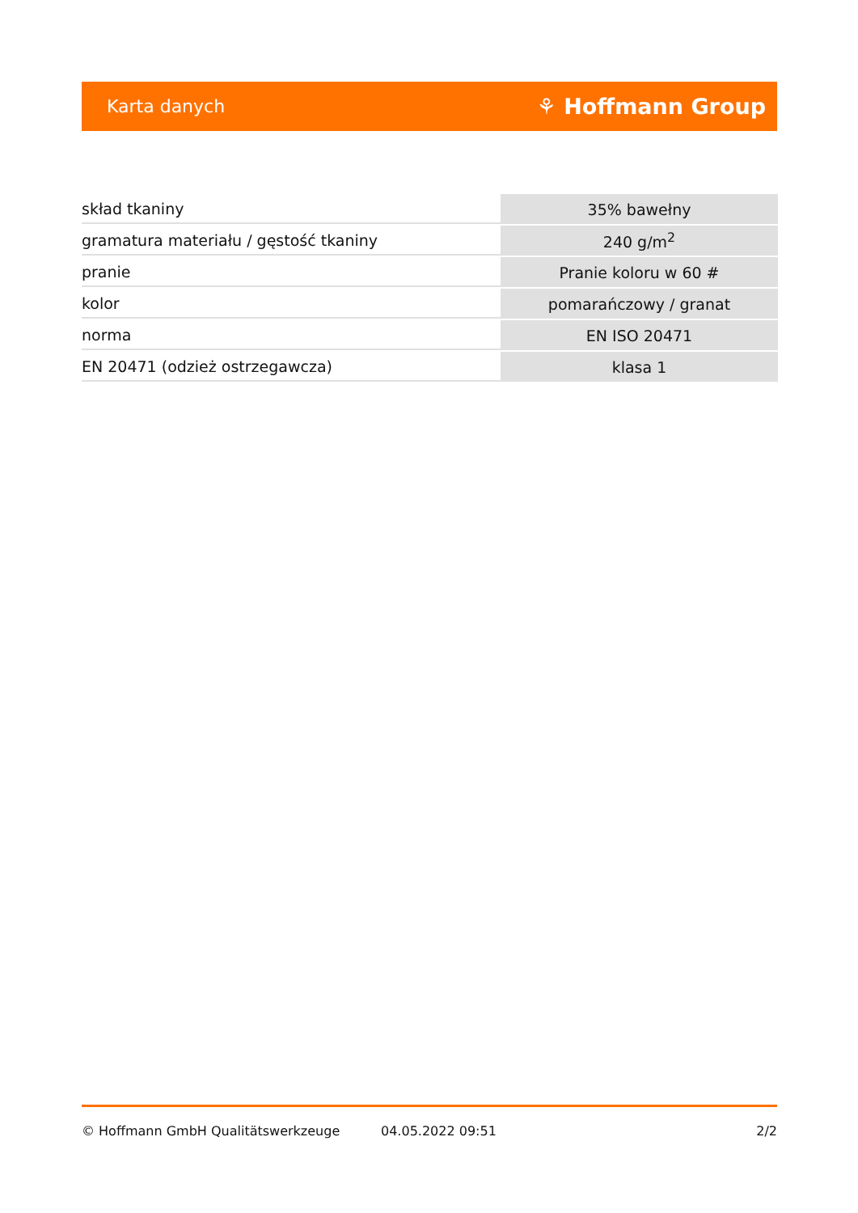Karta danych ⚘ Hoffmann Group
| skład tkaniny | 35% bawełny |
| gramatura materiału / gęstość tkaniny | 240 g/m<sup>2</sup> |
| pranie | Pranie koloru w 60 # |
| kolor | pomarańczowy / granat |
| norma | EN ISO 20471 |
| EN 20471 (odzież ostrzegawcza) | klasa 1 |
© Hoffmann GmbH Qualitätswerkzeuge 04.05.2022 09:51 2/2